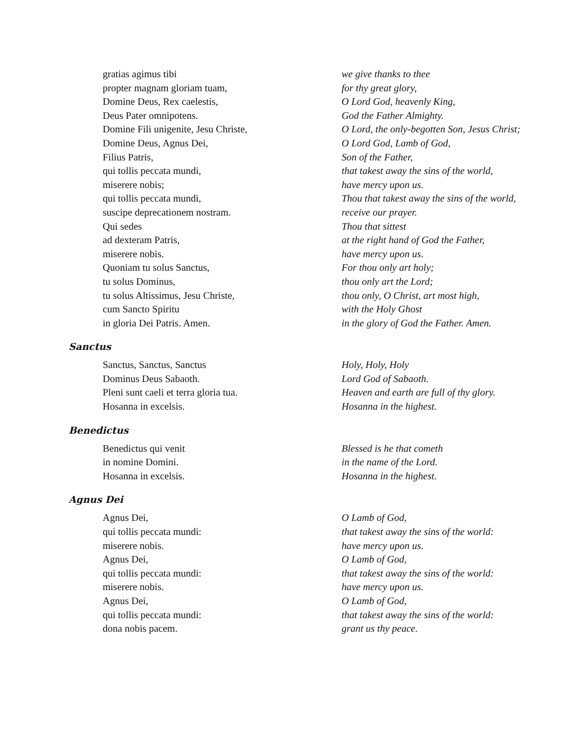gratias agimus tibi
propter magnam gloriam tuam,
Domine Deus, Rex caelestis,
Deus Pater omnipotens.
Domine Fili unigenite, Jesu Christe,
Domine Deus, Agnus Dei,
Filius Patris,
qui tollis peccata mundi,
miserere nobis;
qui tollis peccata mundi,
suscipe deprecationem nostram.
Qui sedes
ad dexteram Patris,
miserere nobis.
Quoniam tu solus Sanctus,
tu solus Dominus,
tu solus Altissimus, Jesu Christe,
cum Sancto Spiritu
in gloria Dei Patris. Amen.
we give thanks to thee
for thy great glory,
O Lord God, heavenly King,
God the Father Almighty.
O Lord, the only-begotten Son, Jesus Christ;
O Lord God, Lamb of God,
Son of the Father,
that takest away the sins of the world,
have mercy upon us.
Thou that takest away the sins of the world,
receive our prayer.
Thou that sittest
at the right hand of God the Father,
have mercy upon us.
For thou only art holy;
thou only art the Lord;
thou only, O Christ, art most high,
with the Holy Ghost
in the glory of God the Father. Amen.
Sanctus
Sanctus, Sanctus, Sanctus
Dominus Deus Sabaoth.
Pleni sunt caeli et terra gloria tua.
Hosanna in excelsis.
Holy, Holy, Holy
Lord God of Sabaoth.
Heaven and earth are full of thy glory.
Hosanna in the highest.
Benedictus
Benedictus qui venit
in nomine Domini.
Hosanna in excelsis.
Blessed is he that cometh
in the name of the Lord.
Hosanna in the highest.
Agnus Dei
Agnus Dei,
qui tollis peccata mundi:
miserere nobis.
Agnus Dei,
qui tollis peccata mundi:
miserere nobis.
Agnus Dei,
qui tollis peccata mundi:
dona nobis pacem.
O Lamb of God,
that takest away the sins of the world:
have mercy upon us.
O Lamb of God,
that takest away the sins of the world:
have mercy upon us.
O Lamb of God,
that takest away the sins of the world:
grant us thy peace.